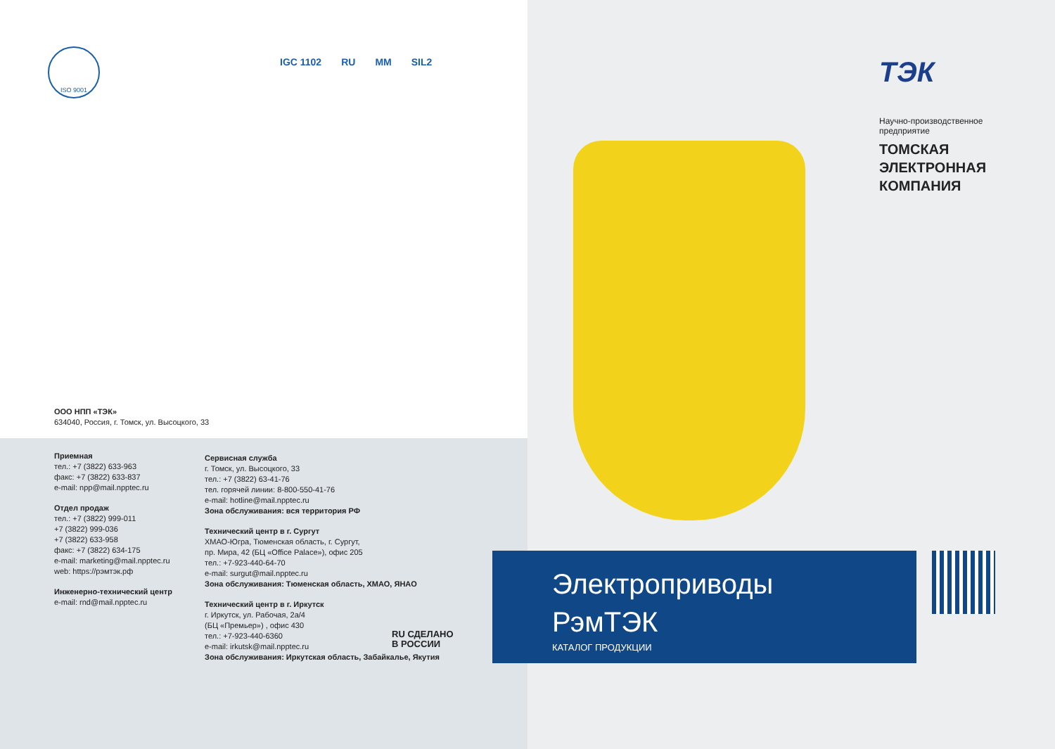ISO 9001
IGC 1102 RU MM SIL2
ООО НПП «ТЭК»
634040, Россия, г. Томск, ул. Высоцкого, 33
Приемная
тел.: +7 (3822) 633-963
факс: +7 (3822) 633-837
e-mail: npp@mail.npptec.ru
Отдел продаж
тел.: +7 (3822) 999-011
+7 (3822) 999-036
+7 (3822) 633-958
факс: +7 (3822) 634-175
e-mail: marketing@mail.npptec.ru
web: https://рэмтэк.рф
Инженерно-технический центр
e-mail: rnd@mail.npptec.ru
Сервисная служба
г. Томск, ул. Высоцкого, 33
тел.: +7 (3822) 63-41-76
тел. горячей линии: 8-800-550-41-76
e-mail: hotline@mail.npptec.ru
Зона обслуживания: вся территория РФ
Технический центр в г. Сургут
ХМАО-Югра, Тюменская область, г. Сургут,
пр. Мира, 42 (БЦ «Office Palace»), офис 205
тел.: +7-923-440-64-70
e-mail: surgut@mail.npptec.ru
Зона обслуживания: Тюменская область, ХМАО, ЯНАО
Технический центр в г. Иркутск
г. Иркутск, ул. Рабочая, 2а/4
(БЦ «Премьер») , офис 430
тел.: +7-923-440-6360
e-mail: irkutsk@mail.npptec.ru
Зона обслуживания: Иркутская область, Забайкалье, Якутия
RU СДЕЛАНО
В РОССИИ
ТЭК
Научно-производственное предприятие
ТОМСКАЯ ЭЛЕКТРОННАЯ КОМПАНИЯ
Электроприводы
РэмТЭК
КАТАЛОГ ПРОДУКЦИИ